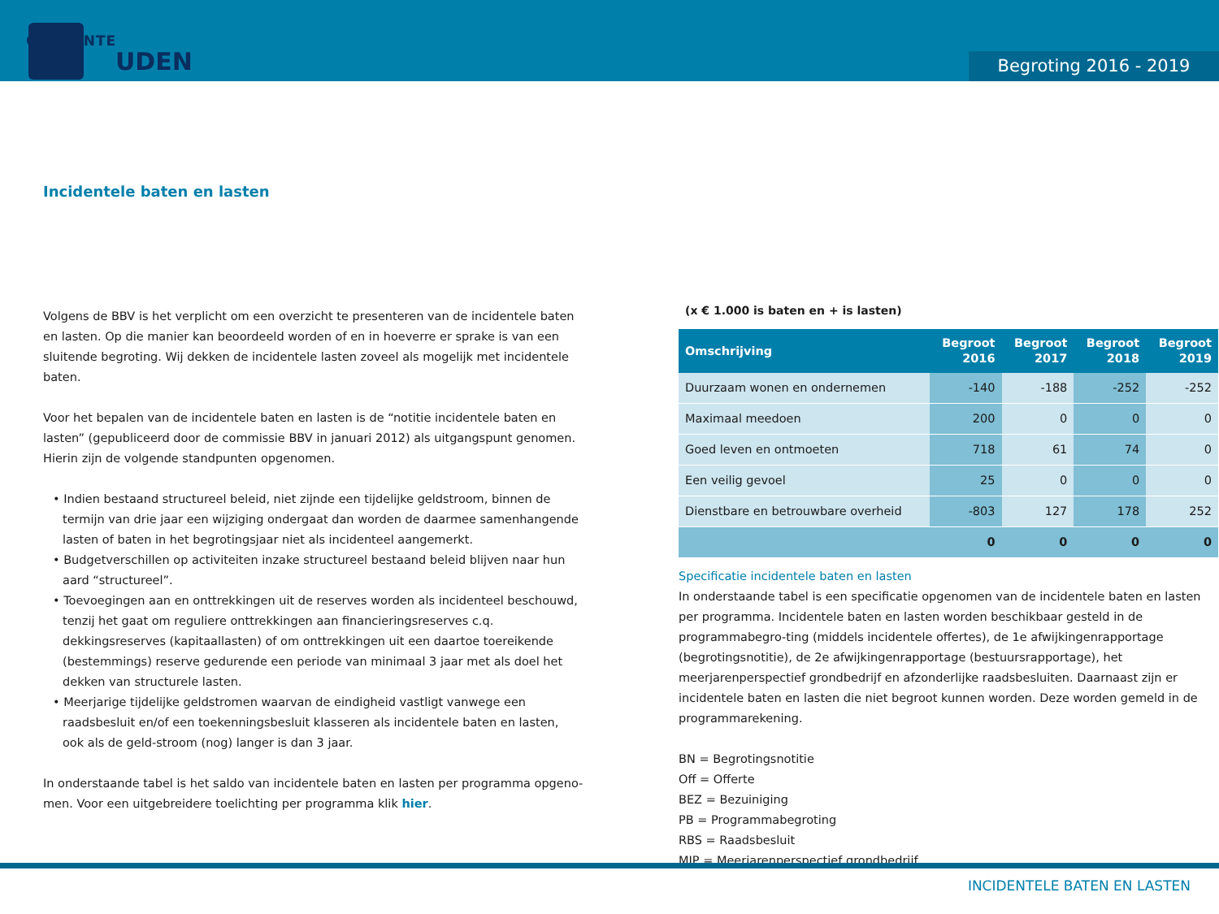GEMEENTE
UDEN
Begroting 2016 - 2019
Incidentele baten en lasten
Volgens de BBV is het verplicht om een overzicht te presenteren van de incidentele baten en lasten. Op die manier kan beoordeeld worden of en in hoeverre er sprake is van een sluitende begroting. Wij dekken de incidentele lasten zoveel als mogelijk met incidentele baten.
Voor het bepalen van de incidentele baten en lasten is de “notitie incidentele baten en lasten” (gepubliceerd door de commissie BBV in januari 2012) als uitgangspunt genomen. Hierin zijn de volgende standpunten opgenomen.
• Indien bestaand structureel beleid, niet zijnde een tijdelijke geldstroom, binnen de termijn van drie jaar een wijziging ondergaat dan worden de daarmee samenhangende lasten of baten in het begrotingsjaar niet als incidenteel aangemerkt.
• Budgetverschillen op activiteiten inzake structureel bestaand beleid blijven naar hun aard “structureel”.
• Toevoegingen aan en onttrekkingen uit de reserves worden als incidenteel beschouwd, tenzij het gaat om reguliere onttrekkingen aan financieringsreserves c.q. dekkingsreserves (kapitaallasten) of om onttrekkingen uit een daartoe toereikende (bestemmings) reserve gedurende een periode van minimaal 3 jaar met als doel het dekken van structurele lasten.
• Meerjarige tijdelijke geldstromen waarvan de eindigheid vastligt vanwege een raadsbesluit en/of een toekenningsbesluit klasseren als incidentele baten en lasten, ook als de geld-stroom (nog) langer is dan 3 jaar.
In onderstaande tabel is het saldo van incidentele baten en lasten per programma opgeno-men. Voor een uitgebreidere toelichting per programma klik hier.
(x € 1.000 is baten en + is lasten)
| Omschrijving | Begroot 2016 | Begroot 2017 | Begroot 2018 | Begroot 2019 |
| --- | --- | --- | --- | --- |
| Duurzaam wonen en ondernemen | -140 | -188 | -252 | -252 |
| Maximaal meedoen | 200 | 0 | 0 | 0 |
| Goed leven en ontmoeten | 718 | 61 | 74 | 0 |
| Een veilig gevoel | 25 | 0 | 0 | 0 |
| Dienstbare en betrouwbare overheid | -803 | 127 | 178 | 252 |
| | 0 | 0 | 0 | 0 |
Specificatie incidentele baten en lasten
In onderstaande tabel is een specificatie opgenomen van de incidentele baten en lasten per programma. Incidentele baten en lasten worden beschikbaar gesteld in de programmabegro-ting (middels incidentele offertes), de 1e afwijkingenrapportage (begrotingsnotitie), de 2e afwijkingenrapportage (bestuursrapportage), het meerjarenperspectief grondbedrijf en afzonderlijke raadsbesluiten. Daarnaast zijn er incidentele baten en lasten die niet begroot kunnen worden. Deze worden gemeld in de programmarekening.
BN = Begrotingsnotitie
Off = Offerte
BEZ = Bezuiniging
PB = Programmabegroting
RBS = Raadsbesluit
MJP = Meerjarenperspectief grondbedrijf
INCIDENTELE BATEN EN LASTEN